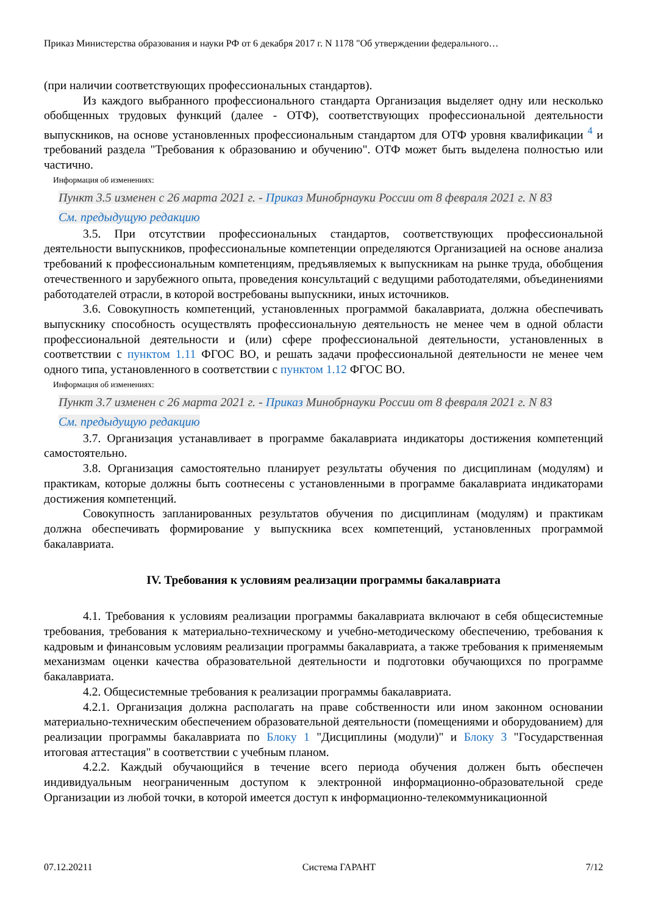Приказ Министерства образования и науки РФ от 6 декабря 2017 г. N 1178 "Об утверждении федерального…
(при наличии соответствующих профессиональных стандартов).
Из каждого выбранного профессионального стандарта Организация выделяет одну или несколько обобщенных трудовых функций (далее - ОТФ), соответствующих профессиональной деятельности выпускников, на основе установленных профессиональным стандартом для ОТФ уровня квалификации <sup>4</sup> и требований раздела "Требования к образованию и обучению". ОТФ может быть выделена полностью или частично.
Информация об изменениях:
Пункт 3.5 изменен с 26 марта 2021 г. - Приказ Минобрнауки России от 8 февраля 2021 г. N 83
См. предыдущую редакцию
3.5. При отсутствии профессиональных стандартов, соответствующих профессиональной деятельности выпускников, профессиональные компетенции определяются Организацией на основе анализа требований к профессиональным компетенциям, предъявляемых к выпускникам на рынке труда, обобщения отечественного и зарубежного опыта, проведения консультаций с ведущими работодателями, объединениями работодателей отрасли, в которой востребованы выпускники, иных источников.
3.6. Совокупность компетенций, установленных программой бакалавриата, должна обеспечивать выпускнику способность осуществлять профессиональную деятельность не менее чем в одной области профессиональной деятельности и (или) сфере профессиональной деятельности, установленных в соответствии с пунктом 1.11 ФГОС ВО, и решать задачи профессиональной деятельности не менее чем одного типа, установленного в соответствии с пунктом 1.12 ФГОС ВО.
Информация об изменениях:
Пункт 3.7 изменен с 26 марта 2021 г. - Приказ Минобрнауки России от 8 февраля 2021 г. N 83
См. предыдущую редакцию
3.7. Организация устанавливает в программе бакалавриата индикаторы достижения компетенций самостоятельно.
3.8. Организация самостоятельно планирует результаты обучения по дисциплинам (модулям) и практикам, которые должны быть соотнесены с установленными в программе бакалавриата индикаторами достижения компетенций.
Совокупность запланированных результатов обучения по дисциплинам (модулям) и практикам должна обеспечивать формирование у выпускника всех компетенций, установленных программой бакалавриата.
IV. Требования к условиям реализации программы бакалавриата
4.1. Требования к условиям реализации программы бакалавриата включают в себя общесистемные требования, требования к материально-техническому и учебно-методическому обеспечению, требования к кадровым и финансовым условиям реализации программы бакалавриата, а также требования к применяемым механизмам оценки качества образовательной деятельности и подготовки обучающихся по программе бакалавриата.
4.2. Общесистемные требования к реализации программы бакалавриата.
4.2.1. Организация должна располагать на праве собственности или ином законном основании материально-техническим обеспечением образовательной деятельности (помещениями и оборудованием) для реализации программы бакалавриата по Блоку 1 "Дисциплины (модули)" и Блоку 3 "Государственная итоговая аттестация" в соответствии с учебным планом.
4.2.2. Каждый обучающийся в течение всего периода обучения должен быть обеспечен индивидуальным неограниченным доступом к электронной информационно-образовательной среде Организации из любой точки, в которой имеется доступ к информационно-телекоммуникационной
07.12.20211 Система ГАРАНТ 7/12